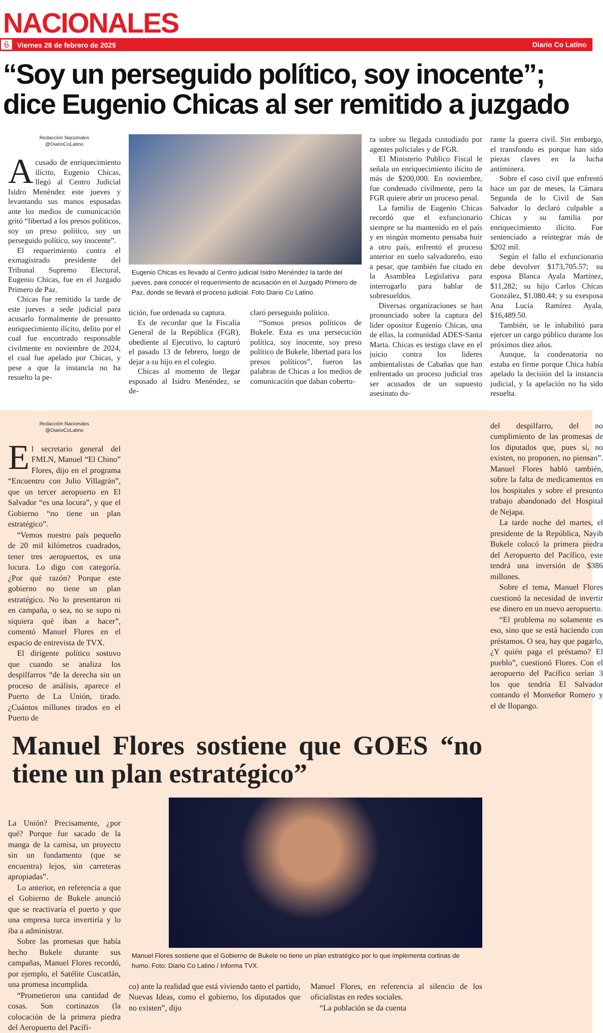NACIONALES
6 Viernes 28 de febrero de 2025 Diario Co Latino
“Soy un perseguido político, soy inocente”; dice Eugenio Chicas al ser remitido a juzgado
Redacción Nacionales
@DiarioCoLatino
Acusado de enriquecimiento ilícito, Eugenio Chicas, llegó al Centro Judicial Isidro Menéndez este jueves y levantando sus manos esposadas ante los medios de comunicación gritó “libertad a los presos políticos, soy un preso político, soy un perseguido político, soy inocente”.
El requerimiento contra el exmagistrado presidente del Tribunal Supremo Electoral, Eugenio Chicas, fue en el Juzgado Primero de Paz.
Chicas fue remitido la tarde de este jueves a sede judicial para acusarlo formalmente de presunto enriquecimiento ilícito, delito por el cual fue encontrado responsable civilmente en noviembre de 2024, el cual fue apelado por Chicas, y pese a que la instancia no ha resuelto la pe-
Eugenio Chicas es llevado al Centro judicial Isidro Menéndez la tarde del jueves, para conocer el requerimiento de acusación en el Juzgado Primero de Paz, donde se llevará el proceso judicial. Foto Diario Co Latino.
tición, fue ordenada su captura.
Es de recordar que la Fiscalía General de la República (FGR), obediente al Ejecutivo, lo capturó el pasado 13 de febrero, luego de dejar a su hijo en el colegio.
Chicas al momento de llegar esposado al Isidro Menéndez, se de-
claró perseguido político.
“Somos presos políticos de Bukele. Esta es una persecución política, soy inocente, soy preso político de Bukele, libertad para los presos políticos”, fueron las palabras de Chicas a los medios de comunicación que daban cobertu-
ra sobre su llegada custodiado por agentes policiales y de FGR.
El Ministerio Publico Fiscal le señala un enriquecimiento ilícito de más de $200,000. En noviembre, fue condenado civilmente, pero la FGR quiere abrir un proceso penal.
La familia de Eugenio Chicas recordó que el exfuncionario siempre se ha mantenido en el país y en ningún momento pensaba huir a otro país, enfrentó el proceso anterior en suelo salvadoreño, esto a pesar, que también fue citado en la Asamblea Legislativa para interrogarlo para hablar de sobresueldos.
Diversas organizaciones se han pronunciado sobre la captura del lider opositor Eugenio Chicas, una de ellas, la comunidad ADES-Santa Marta. Chicas es testigo clave en el juicio contra los lideres ambientalistas de Cabañas que han enfrentado un proceso judicial tras ser acusados de un supuesto asesinato du-
rante la guerra civil. Sin embargo, el transfondo es porque han sido piezas claves en la lucha antiminera.
Sobre el caso civil que enfrentó hace un par de meses, la Cámara Segunda de lo Civil de San Salvador lo declaró culpable a Chicas y su familia por enriquecimiento ilícito. Fue sentenciado a reintegrar más de $202 mil.
Según el fallo el exfuncionario debe devolver $173,705.57; su esposa Blanca Ayala Martínez, $11,282; su hijo Carlos Chicas González, $1,080.44; y su exesposa Ana Lucía Ramírez Ayala, $16,489.50.
También, se le inhabilitó para ejercer un cargo público durante los próximos diez años.
Aunque, la condenatoria no estaba en firme porque Chica había apelado la decisión del la instancia judicial, y la apelación no ha sido resuelta.
Redacción Nacionales
@DiarioCoLatino
El secretario general del FMLN, Manuel “El Chino” Flores, dijo en el programa “Encuentro con Julio Villagrán”, que un tercer aeropuerto en El Salvador “es una locura”, y que el Gobierno “no tiene un plan estratégico”.
“Vemos nuestro país pequeño de 20 mil kilómetros cuadrados, tener tres aeropuertos, es una locura. Lo digo con categoría. ¿Por qué razón? Porque este gobierno no tiene un plan estratégico. No lo presentaron ni en campaña, o sea, no se supo ni siquiera qué iban a hacer”, comentó Manuel Flores en el espacio de entrevista de TVX.
El dirigente político sostuvo que cuando se analiza los despilfarros “de la derecha sin un proceso de análisis, aparece el Puerto de La Unión, tirado. ¿Cuántos millones tirados en el Puerto de
Manuel Flores sostiene que GOES “no tiene un plan estratégico”
La Unión? Precisamente, ¿por qué? Porque fue sacado de la manga de la camisa, un proyecto sin un fundamento (que se encuentra) lejos, sin carreteras apropiadas”.
Lo anterior, en referencia a que el Gobierno de Bukele anunció que se reactivaría el puerto y que una empresa turca invertiría y lo iba a administrar.
Sobre las promesas que había hecho Bukele durante sus campañas, Manuel Flores recordó, por ejemplo, el Satélite Cuscatlán, una promesa incumplida.
“Prometieron una cantidad de cosas. Son cortinazos (la colocación de la primera piedra del Aeropuerto del Pacífi-
Manuel Flores sostiene que el Gobierno de Bukele no tiene un plan estratégico por lo que implementa cortinas de humo. Foto: Diario Co Latino / Informa TVX.
co) ante la realidad que está viviendo tanto el partido, Nuevas Ideas, como el gobierno, los diputados que no existen”, dijo
Manuel Flores, en referencia al silencio de los oficialistas en redes sociales.
“La población se da cuenta
del despilfarro, del no cumplimiento de las promesas de los diputados que, pues sí, no existen, no proponen, no piensan”. Manuel Flores habló también, sobre la falta de medicamentos en los hospitales y sobre el presunto trabajo abandonado del Hospital de Nejapa.
La tarde noche del martes, el presidente de la República, Nayib Bukele colocó la primera piedra del Aeropuerto del Pacífico, este tendrá una inversión de $386 millones.
Sobre el tema, Manuel Flores cuestionó la necesidad de invertir ese dinero en un nuevo aeropuerto.
“El problema no solamente es eso, sino que se está haciendo con préstamos. O sea, hay que pagarlo, ¿Y quién paga el préstamo? El pueblo”, cuestionó Flores. Con el aeropuerto del Pacífico serían 3 los que tendría El Salvador contando el Monseñor Romero y el de Ilopango.